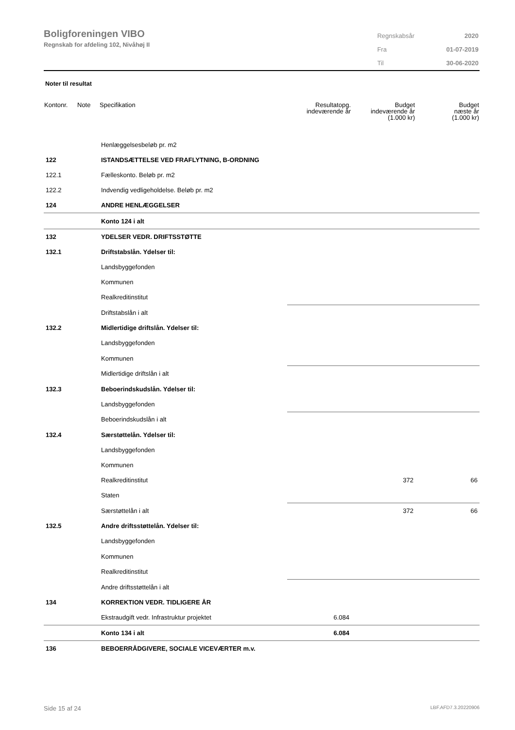Boligforeningen VIBO
Regnskab for afdeling 102, Nivåhøj II
| Regnskabsår | 2020 |
| Fra | 01-07-2019 |
| Til | 30-06-2020 |
Noter til resultat
| Kontonr. | Note | Specifikation | Resultatopg. indeværende år | Budget indeværende år (1.000 kr) | Budget næste år (1.000 kr) |
| --- | --- | --- | --- | --- | --- |
| | | Henlæggelsesbeløb pr. m2 | | | |
| 122 | | ISTANDSÆTTELSE VED FRAFLYTNING, B-ORDNING | | | |
| 122.1 | | Fælleskonto. Beløb pr. m2 | | | |
| 122.2 | | Indvendig vedligeholdelse. Beløb pr. m2 | | | |
| 124 | | ANDRE HENLÆGGELSER | | | |
| | | Konto 124 i alt | | | |
| 132 | | YDELSER VEDR. DRIFTSSTØTTE | | | |
| 132.1 | | Driftstabslån. Ydelser til: | | | |
| | | Landsbyggefonden | | | |
| | | Kommunen | | | |
| | | Realkreditinstitut | | | |
| | | Driftstabslån i alt | | | |
| 132.2 | | Midlertidige driftslån. Ydelser til: | | | |
| | | Landsbyggefonden | | | |
| | | Kommunen | | | |
| | | Midlertidige driftslån i alt | | | |
| 132.3 | | Beboerindskudslån. Ydelser til: | | | |
| | | Landsbyggefonden | | | |
| | | Beboerindskudslån i alt | | | |
| 132.4 | | Særstøttelån. Ydelser til: | | | |
| | | Landsbyggefonden | | | |
| | | Kommunen | | | |
| | | Realkreditinstitut | | 372 | 66 |
| | | Staten | | | |
| | | Særstøttelån i alt | | 372 | 66 |
| 132.5 | | Andre driftsstøttelån. Ydelser til: | | | |
| | | Landsbyggefonden | | | |
| | | Kommunen | | | |
| | | Realkreditinstitut | | | |
| | | Andre driftsstøttelån i alt | | | |
| 134 | | KORREKTION VEDR. TIDLIGERE ÅR | | | |
| | | Ekstraudgift vedr. Infrastruktur projektet | 6.084 | | |
| | | Konto 134 i alt | 6.084 | | |
| 136 | | BEBOERRÅDGIVERE, SOCIALE VICEVÆRTER m.v. | | | |
Side 15 af 24 LBF.AFD7.3.20220906